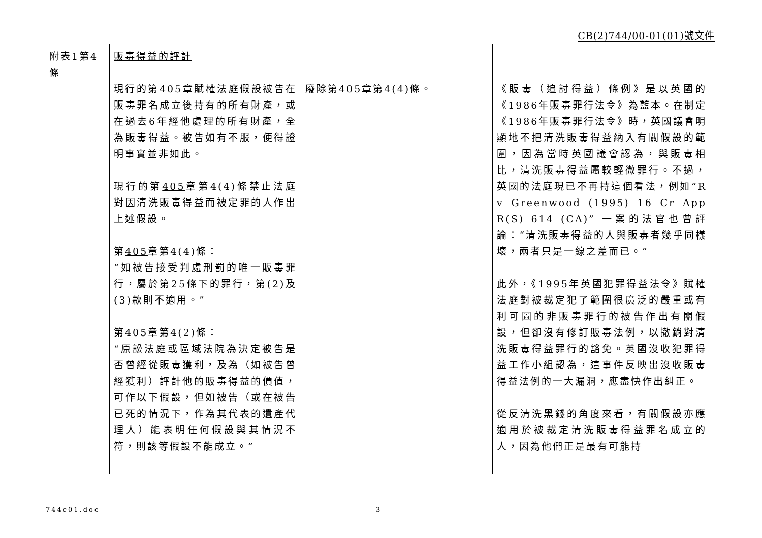CB(2)744/00-01(01)號文件
| 附表1第4條 | 販毒得益的評計 現行的第 405 章賦權法庭假設被告在販毒罪名成立後持有的所有財產，或在過去6年經他處理的所有財產，全為販毒得益。被告如有不服，便得證明事實並非如此。 現行的第 405 章第4(4)條禁止法庭對因清洗販毒得益而被定罪的人作出上述假設。 第 405 章第4(4)條： “如被告接受判處刑罰的唯一販毒罪行，屬於第25條下的罪行，第(2)及(3)款則不適用。” 第 405 章第4(2)條： “原訟法庭或區域法院為決定被告是否曾經從販毒獲利，及為（如被告曾經獲利）評計他的販毒得益的價值，可作以下假設，但如被告（或在被告已死的情況下，作為其代表的遺產代理人）能表明任何假設與其情況不符，則該等假設不能成立。” | 廢除第 405 章第4(4)條。 | 《販毒（追討得益）條例》是以英國的《1986年販毒罪行法令》為藍本。在制定《1986年販毒罪行法令》時，英國議會明顯地不把清洗販毒得益納入有關假設的範圍，因為當時英國議會認為，與販毒相比，清洗販毒得益屬較輕微罪行。不過，英國的法庭現已不再持這個看法，例如“R v Greenwood (1995) 16 Cr App R(S) 614 (CA)” 一案的法官也曾評論：“清洗販毒得益的人與販毒者幾乎同樣壞，兩者只是一線之差而已。” 此外，《1995年英國犯罪得益法令》賦權法庭對被裁定犯了範圍很廣泛的嚴重或有利可圖的非販毒罪行的被告作出有關假設，但卻沒有修訂販毒法例，以撤銷對清洗販毒得益罪行的豁免。英國沒收犯罪得益工作小組認為，這事件反映出沒收販毒得益法例的一大漏洞，應盡快作出糾正。 從反清洗黑錢的角度來看，有關假設亦應適用於被裁定清洗販毒得益罪名成立的人，因為他們正是最有可能持 |
744c01.doc 3